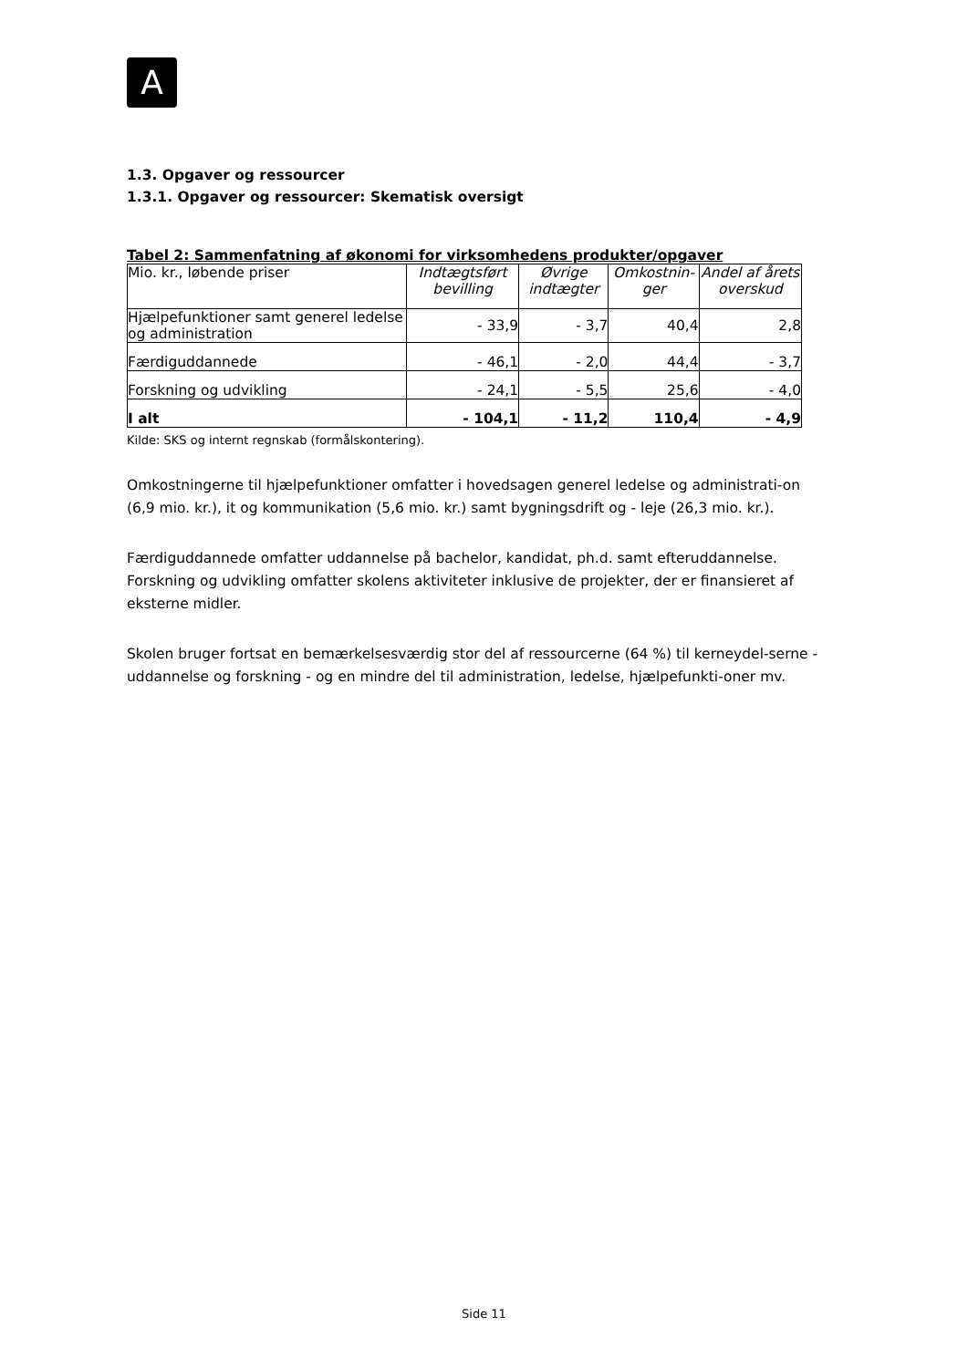A
1.3. Opgaver og ressourcer
1.3.1. Opgaver og ressourcer: Skematisk oversigt
Tabel 2: Sammenfatning af økonomi for virksomhedens produkter/opgaver
| Mio. kr., løbende priser | Indtægtsført bevilling | Øvrige indtægter | Omkostnin-ger | Andel af årets overskud |
| --- | --- | --- | --- | --- |
| Hjælpefunktioner samt generel ledelse og administration | - 33,9 | - 3,7 | 40,4 | 2,8 |
| Færdiguddannede | - 46,1 | - 2,0 | 44,4 | - 3,7 |
| Forskning og udvikling | - 24,1 | - 5,5 | 25,6 | - 4,0 |
| I alt | - 104,1 | - 11,2 | 110,4 | - 4,9 |
Kilde: SKS og internt regnskab (formålskontering).
Omkostningerne til hjælpefunktioner omfatter i hovedsagen generel ledelse og administrati-on (6,9 mio. kr.), it og kommunikation (5,6 mio. kr.) samt bygningsdrift og - leje (26,3 mio. kr.).
Færdiguddannede omfatter uddannelse på bachelor, kandidat, ph.d. samt efteruddannelse. Forskning og udvikling omfatter skolens aktiviteter inklusive de projekter, der er finansieret af eksterne midler.
Skolen bruger fortsat en bemærkelsesværdig stor del af ressourcerne (64 %) til kerneydel-serne - uddannelse og forskning - og en mindre del til administration, ledelse, hjælpefunkti-oner mv.
Side 11